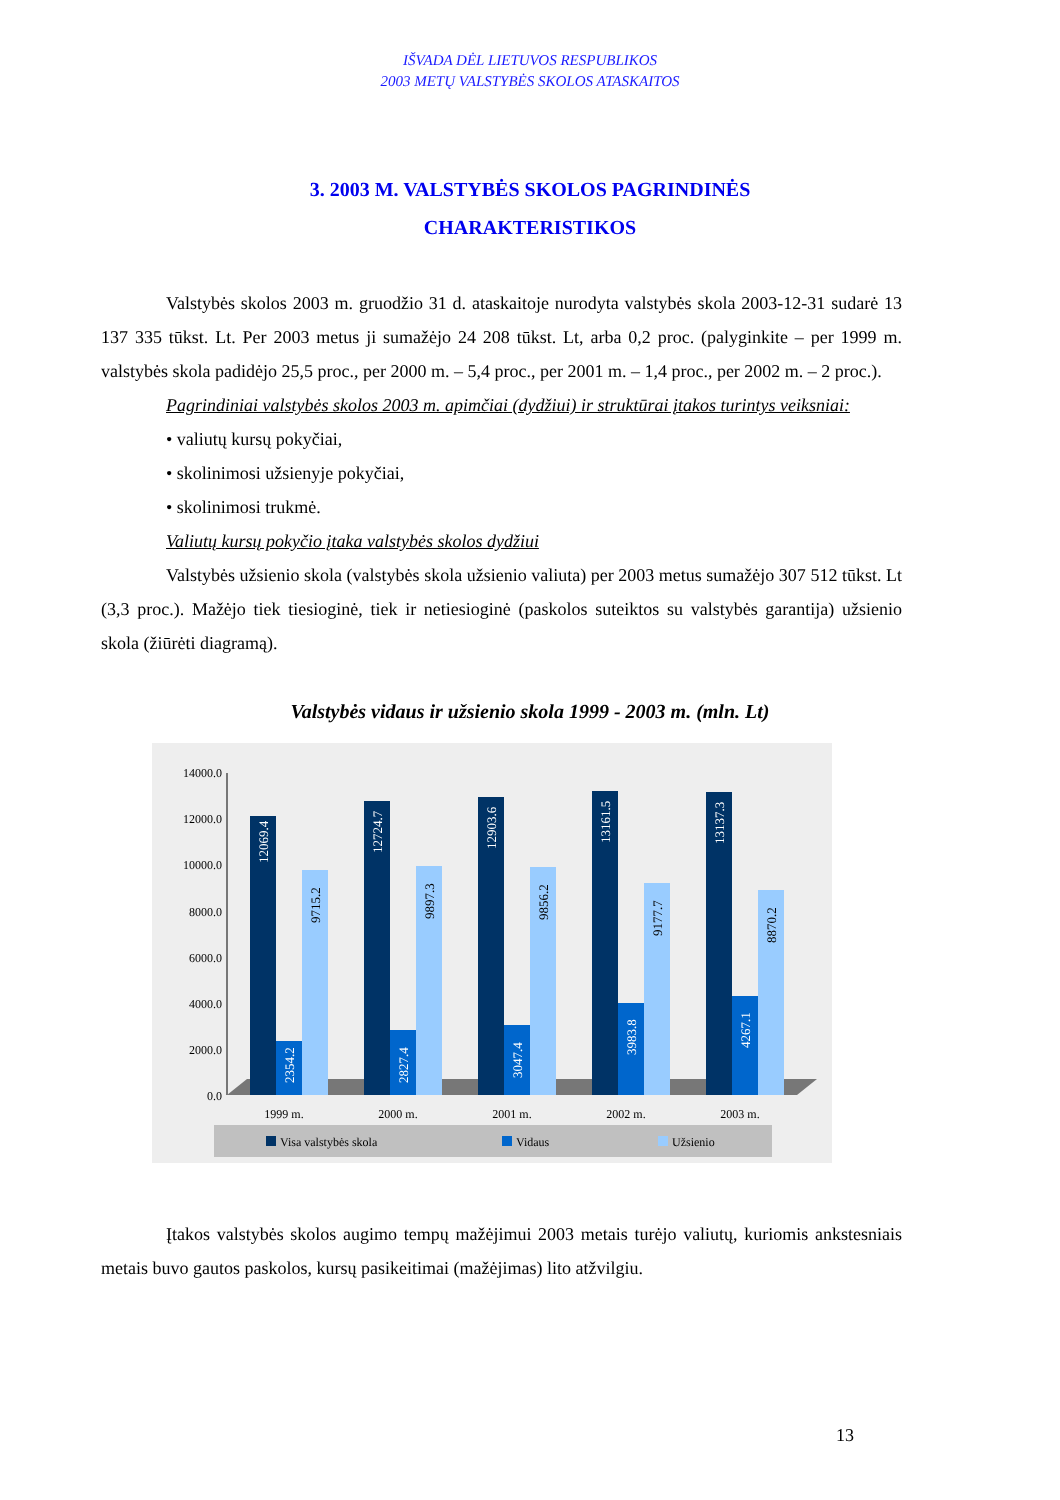IŠVADA DĖL LIETUVOS RESPUBLIKOS
2003 METŲ VALSTYBĖS SKOLOS ATASKAITOS
3. 2003 M. VALSTYBĖS SKOLOS PAGRINDINĖS
CHARAKTERISTIKOS
Valstybės skolos 2003 m. gruodžio 31 d. ataskaitoje nurodyta valstybės skola 2003-12-31 sudarė 13 137 335 tūkst. Lt. Per 2003 metus ji sumažėjo 24 208 tūkst. Lt, arba 0,2 proc. (palyginkite – per 1999 m. valstybės skola padidėjo 25,5 proc., per 2000 m. – 5,4 proc., per 2001 m. – 1,4 proc., per 2002 m. – 2 proc.).
Pagrindiniai valstybės skolos 2003 m. apimčiai (dydžiui) ir struktūrai įtakos turintys veiksniai:
• valiutų kursų pokyčiai,
• skolinimosi užsienyje pokyčiai,
• skolinimosi trukmė.
Valiutų kursų pokyčio įtaka valstybės skolos dydžiui
Valstybės užsienio skola (valstybės skola užsienio valiuta) per 2003 metus sumažėjo 307 512 tūkst. Lt (3,3 proc.). Mažėjo tiek tiesioginė, tiek ir netiesioginė (paskolos suteiktos su valstybės garantija) užsienio skola (žiūrėti diagramą).
Valstybės vidaus ir užsienio skola 1999 - 2003 m. (mln. Lt)
14000.0
12000.0
10000.0
8000.0
6000.0
4000.0
2000.0
0.0
12069.4
2354.2
9715.2
12724.7
2827.4
9897.3
12903.6
3047.4
9856.2
13161.5
3983.8
9177.7
13137.3
4267.1
8870.2
1999 m.
2000 m.
2001 m.
2002 m.
2003 m.
Visa valstybės skola
Vidaus
Užsienio
Įtakos valstybės skolos augimo tempų mažėjimui 2003 metais turėjo valiutų, kuriomis ankstesniais metais buvo gautos paskolos, kursų pasikeitimai (mažėjimas) lito atžvilgiu.
13